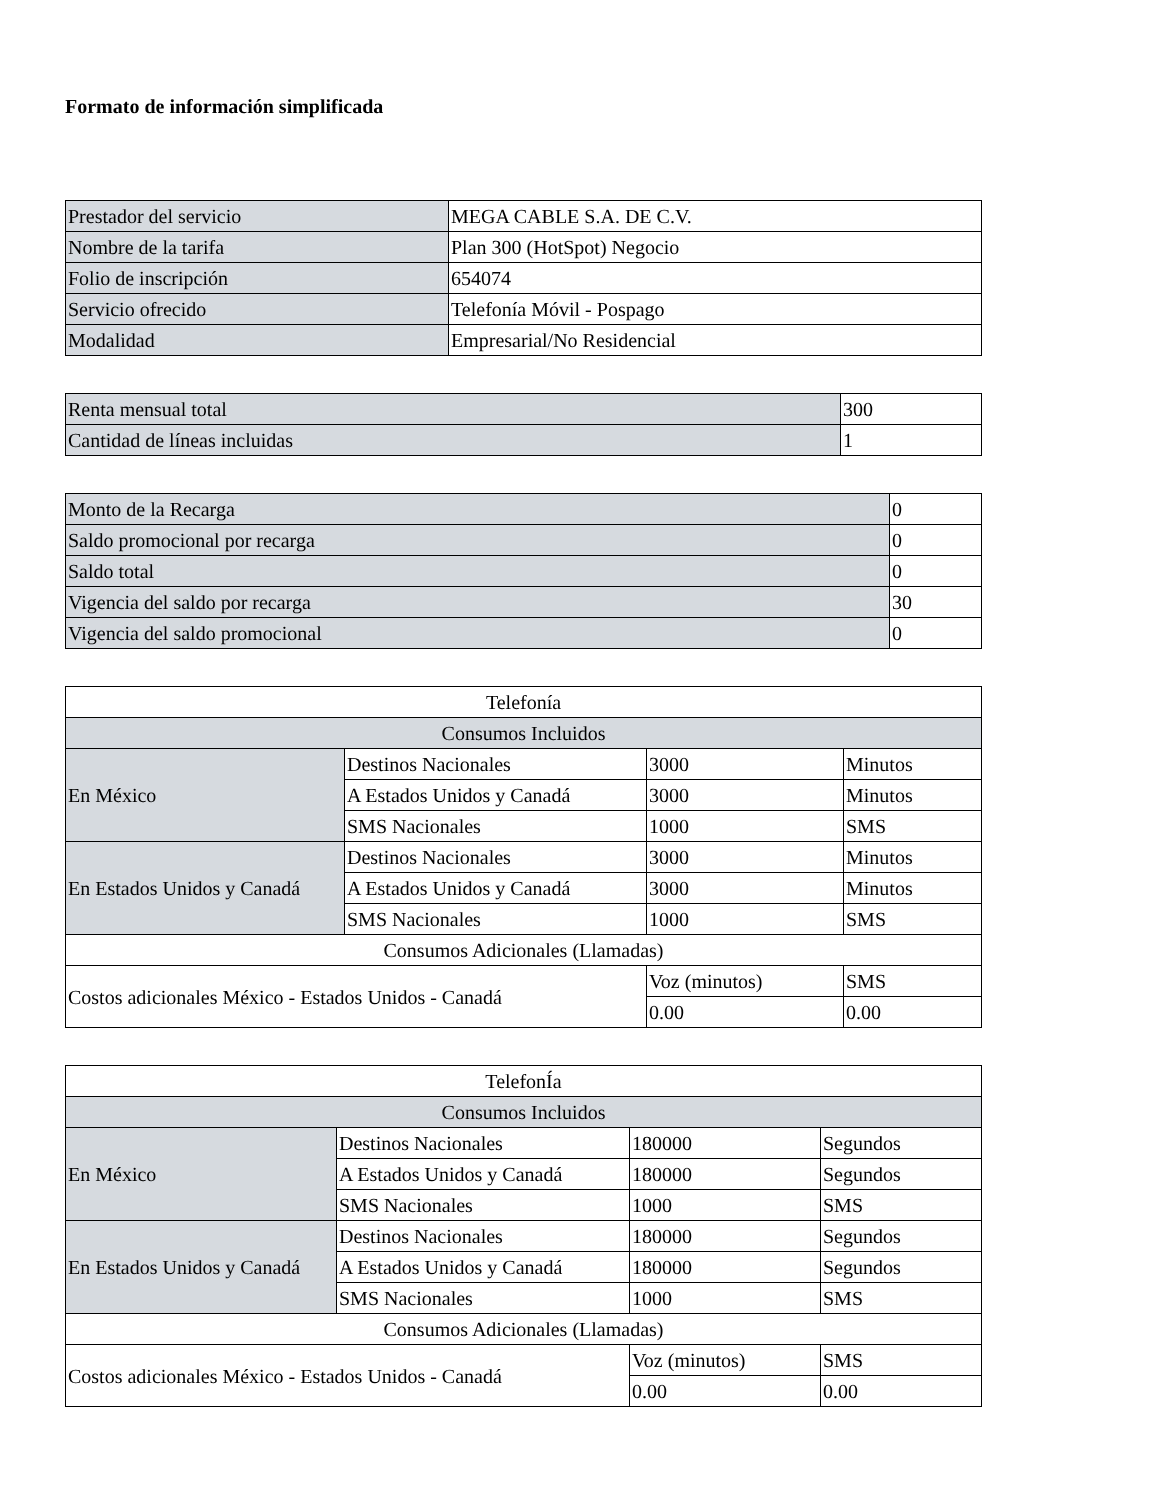Formato de información simplificada
| Prestador del servicio | MEGA CABLE S.A. DE C.V. |
| Nombre de la tarifa | Plan 300 (HotSpot) Negocio |
| Folio de inscripción | 654074 |
| Servicio ofrecido | Telefonía Móvil - Pospago |
| Modalidad | Empresarial/No Residencial |
| Renta mensual total | 300 |
| Cantidad de líneas incluidas | 1 |
| Monto de la Recarga | 0 |
| Saldo promocional por recarga | 0 |
| Saldo total | 0 |
| Vigencia del saldo por recarga | 30 |
| Vigencia del saldo promocional | 0 |
| Telefonía | | | |
| Consumos Incluidos | | | |
| En México | Destinos Nacionales | 3000 | Minutos |
| | A Estados Unidos y Canadá | 3000 | Minutos |
| | SMS Nacionales | 1000 | SMS |
| En Estados Unidos y Canadá | Destinos Nacionales | 3000 | Minutos |
| | A Estados Unidos y Canadá | 3000 | Minutos |
| | SMS Nacionales | 1000 | SMS |
| Consumos Adicionales (Llamadas) | | | |
| Costos adicionales México - Estados Unidos - Canadá | | Voz (minutos) | SMS |
| | | 0.00 | 0.00 |
| TelefonÍa | | | |
| Consumos Incluidos | | | |
| En México | Destinos Nacionales | 180000 | Segundos |
| | A Estados Unidos y Canadá | 180000 | Segundos |
| | SMS Nacionales | 1000 | SMS |
| En Estados Unidos y Canadá | Destinos Nacionales | 180000 | Segundos |
| | A Estados Unidos y Canadá | 180000 | Segundos |
| | SMS Nacionales | 1000 | SMS |
| Consumos Adicionales (Llamadas) | | | |
| Costos adicionales México - Estados Unidos - Canadá | | Voz (minutos) | SMS |
| | | 0.00 | 0.00 |